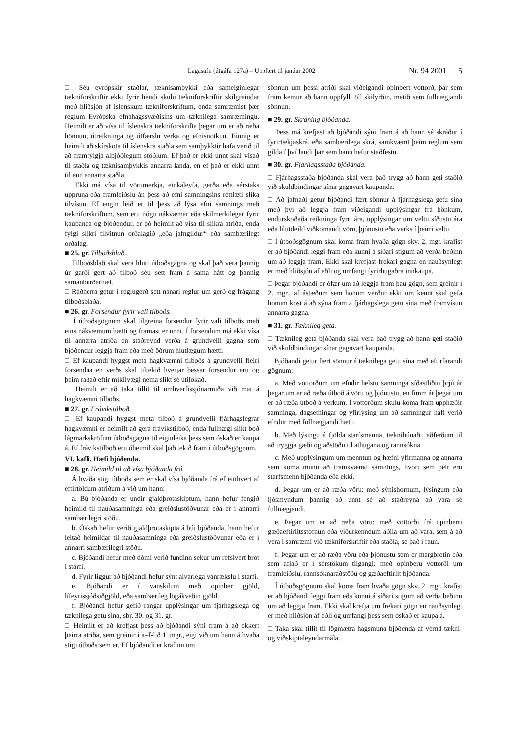Lagasafn (útgáfa 127a) – Uppfært til janúar 2002 Nr. 94 2001 5
□ Séu evrópskir staðlar, tæknisamþykki eða sameiginlegar tækniforskriftir ekki fyrir hendi skulu tækniforskriftir skilgreindar með hliðsjón af íslenskum tækniforskriftum, enda samræmist þær reglum Evrópska efnahagssvæðisins um tæknilega samræmingu. Heimilt er að vísa til íslenskra tækniforskrifta þegar um er að ræða hönnun, útreikninga og útfærslu verka og efnisnotkun. Einnig er heimilt að skírskota til íslenskra staðla sem samþykktir hafa verið til að framfylgja alþjóðlegum stöðlum. Ef það er ekki unnt skal vísað til staðla og tæknisamþykkis annarra landa, en ef það er ekki unnt til enn annarra staðla.
□ Ekki má vísa til vörumerkja, einkaleyfa, gerða eða sérstaks uppruna eða framleiðslu án þess að efni samningsins réttlæti slíka tilvísun. Ef engin leið er til þess að lýsa efni samnings með tækniforskriftum, sem eru nógu nákvæmar eða skilmerkilegar fyrir kaupanda og bjóðendur, er þó heimilt að vísa til slíkra atriða, enda fylgi slíkri tilvitnun orðalagið „eða jafngildur“ eða sambærilegt orðalag.
■ 25. gr. Tilboðsblað.
□ Tilboðsblað skal vera hluti útboðsgagna og skal það vera þannig úr garði gert að tilboð séu sett fram á sama hátt og þannig samanburðarhæf.
□ Ráðherra getur í reglugerð sett nánari reglur um gerð og frágang tilboðsblaða.
■ 26. gr. Forsendur fyrir vali tilboðs.
□ Í útboðsgögnum skal tilgreina forsendur fyrir vali tilboðs með eins nákvæmum hætti og framast er unnt. Í forsendum má ekki vísa til annarra atriða en staðreynd verða á grundvelli gagna sem bjóðendur leggja fram eða með öðrum hlutlægum hætti.
□ Ef kaupandi hyggst meta hagkvæmni tilboðs á grundvelli fleiri forsendna en verðs skal tiltekið hverjar þessar forsendur eru og þeim raðað eftir mikilvægi nema slíkt sé útilokað.
□ Heimilt er að taka tillit til umhverfissjónarmiða við mat á hagkvæmni tilboðs.
■ 27. gr. Frávikstilboð.
□ Ef kaupandi hyggst meta tilboð á grundvelli fjárhagslegrar hagkvæmni er heimilt að gera frávikstilboð, enda fullnægi slíkt boð lágmarkskröfum útboðsgagna til eiginleika þess sem óskað er kaupa á. Ef frávikstilboð eru óheimil skal það tekið fram í útboðsgögnum.
VI. kafli. Hæfi bjóðenda.
■ 28. gr. Heimild til að vísa bjóðanda frá.
□ Á hvaða stigi útboðs sem er skal vísa bjóðanda frá ef eitthvert af eftirtöldum atriðum á við um hann:
a. Bú bjóðanda er undir gjaldþrotaskiptum, hann hefur fengið heimild til nauðasamninga eða greiðslustöðvunar eða er í annarri sambærilegri stöðu.
b. Óskað hefur verið gjaldþrotaskipta á búi bjóðanda, hann hefur leitað heimildar til nauðasamninga eða greiðslustöðvunar eða er í annarri sambærilegri stöðu.
c. Bjóðandi hefur með dómi verið fundinn sekur um refsivert brot í starfi.
d. Fyrir liggur að bjóðandi hefur sýnt alvarlega vanrækslu í starfi.
e. Bjóðandi er í vanskilum með opinber gjöld, lífeyrissjóðsiðgjöld, eða sambærileg lögákveðin gjöld.
f. Bjóðandi hefur gefið rangar upplýsingar um fjárhagslega og tæknilega getu sína, sbr. 30. og 31. gr.
□ Heimilt er að krefjast þess að bjóðandi sýni fram á að ekkert þeirra atriða, sem greinir í a–f-lið 1. mgr., eigi við um hann á hvaða stigi útboðs sem er. Ef bjóðandi er krafinn um
sönnun um þessi atriði skal viðeigandi opinbert vottorð, þar sem fram kemur að hann uppfylli öll skilyrðin, metið sem fullnægjandi sönnun.
■ 29. gr. Skráning bjóðanda.
□ Þess má krefjast að bjóðandi sýni fram á að hann sé skráður í fyrirtækjaskrá, eða sambærilega skrá, samkvæmt þeim reglum sem gilda í því landi þar sem hann hefur staðfestu.
■ 30. gr. Fjárhagsstaða bjóðanda.
□ Fjárhagsstaða bjóðanda skal vera það trygg að hann geti staðið við skuldbindingar sínar gagnvart kaupanda.
□ Að jafnaði getur bjóðandi fært sönnur á fjárhagslega getu sína með því að leggja fram viðeigandi upplýsingar frá bönkum, endurskoðaða reikninga fyrri ára, upplýsingar um veltu síðustu ára eða hlutdeild viðkomandi vöru, þjónustu eða verks í þeirri veltu.
□ Í útboðsgögnum skal koma fram hvaða gögn skv. 2. mgr. krafist er að bjóðandi leggi fram eða kunni á síðari stigum að verða beðinn um að leggja fram. Ekki skal krefjast frekari gagna en nauðsynlegt er með hliðsjón af eðli og umfangi fyrirhugaðra innkaupa.
□ Þegar bjóðandi er ófær um að leggja fram þau gögn, sem greinir í 2. mgr., af ástæðum sem honum verður ekki um kennt skal gefa honum kost á að sýna fram á fjárhagslega getu sína með framvísun annarra gagna.
■ 31. gr. Tæknileg geta.
□ Tæknileg geta bjóðanda skal vera það trygg að hann geti staðið við skuldbindingar sínar gagnvart kaupanda.
□ Bjóðandi getur fært sönnur á tæknilega getu sína með eftirfarandi gögnum:
a. Með vottorðum um efndir helstu samninga síðastliðin þrjú ár þegar um er að ræða útboð á vöru og þjónustu, en fimm ár þegar um er að ræða útboð á verkum. Í vottorðum skulu koma fram upphæðir samninga, dagsetningar og yfirlýsing um að samningur hafi verið efndur með fullnægjandi hætti.
b. Með lýsingu á fjölda starfsmanna, tæknibúnaði, aðferðum til að tryggja gæði og aðstöðu til athugana og rannsókna.
c. Með upplýsingum um menntun og hæfni yfirmanna og annarra sem koma munu að framkvæmd samnings, hvort sem þeir eru starfsmenn bjóðanda eða ekki.
d. Þegar um er að ræða vöru: með sýnishornum, lýsingum eða ljósmyndum þannig að unnt sé að staðreyna að vara sé fullnægjandi.
e. Þegar um er að ræða vöru: með vottorði frá opinberri gæðaeftirlitsstofnun eða viðurkenndum aðila um að vara, sem á að vera í samræmi við tækniforskriftir eða staðla, sé það í raun.
f. Þegar um er að ræða vöru eða þjónustu sem er margbrotin eða sem aflað er í sérstökum tilgangi: með opinberu vottorði um framleiðslu, rannsóknaraðstöðu og gæðaeftirlit bjóðanda.
□ Í útboðsgögnum skal koma fram hvaða gögn skv. 2. mgr. krafist er að bjóðandi leggi fram eða kunni á síðari stigum að verða beðinn um að leggja fram. Ekki skal krefja um frekari gögn en nauðsynlegt er með hliðsjón af eðli og umfangi þess sem óskað er kaupa á.
□ Taka skal tillit til lögmætra hagsmuna bjóðenda af vernd tækni- og viðskiptaleyndarmála.